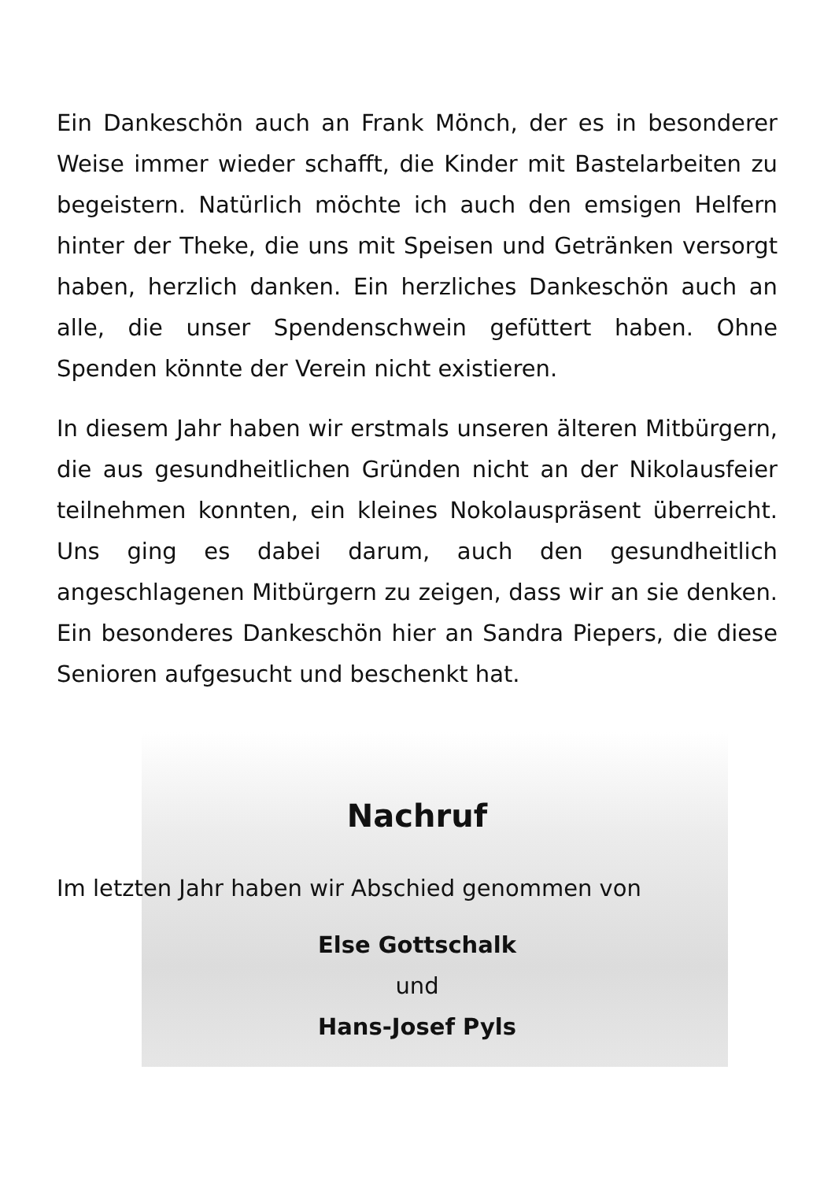Ein Dankeschön auch an Frank Mönch, der es in besonderer Weise immer wieder schafft, die Kinder mit Bastelarbeiten zu begeistern. Natürlich möchte ich auch den emsigen Helfern hinter der Theke, die uns mit Speisen und Getränken versorgt haben, herzlich danken. Ein herzliches Dankeschön auch an alle, die unser Spendenschwein gefüttert haben. Ohne Spenden könnte der Verein nicht existieren.
In diesem Jahr haben wir erstmals unseren älteren Mitbürgern, die aus gesundheitlichen Gründen nicht an der Nikolausfeier teilnehmen konnten, ein kleines Nokolauspräsent überreicht. Uns ging es dabei darum, auch den gesundheitlich angeschlagenen Mitbürgern zu zeigen, dass wir an sie denken. Ein besonderes Dankeschön hier an Sandra Piepers, die diese Senioren aufgesucht und beschenkt hat.
Nachruf
Im letzten Jahr haben wir Abschied genommen von
Else Gottschalk
und
Hans-Josef Pyls